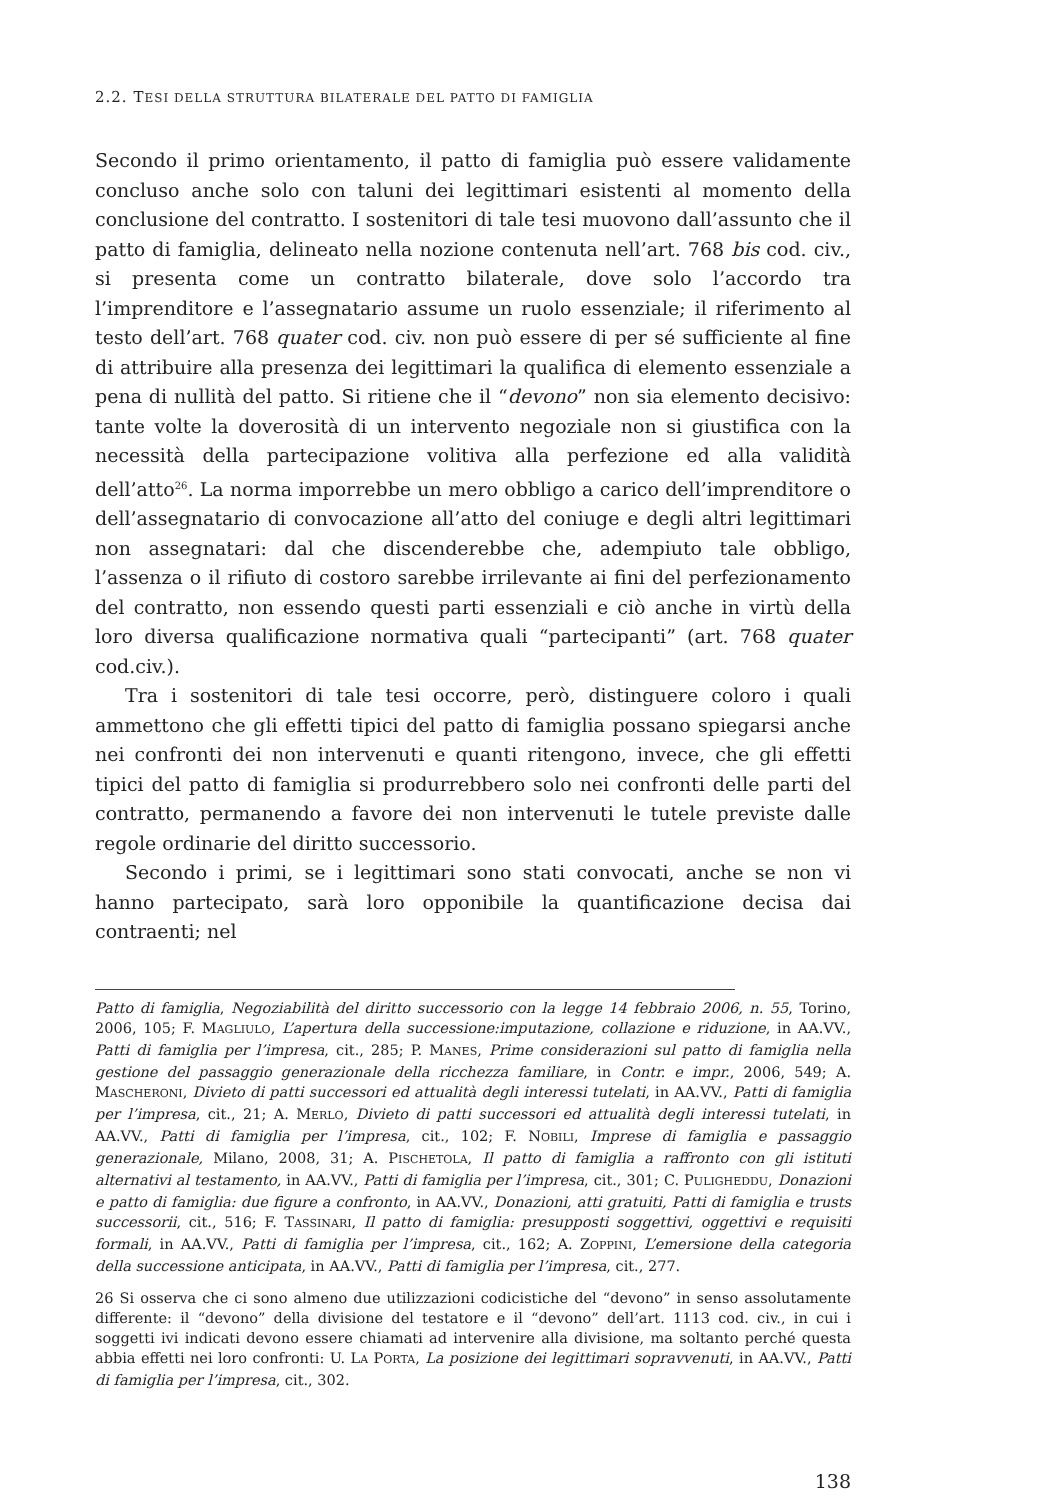2.2. TESI DELLA STRUTTURA BILATERALE DEL PATTO DI FAMIGLIA
Secondo il primo orientamento, il patto di famiglia può essere validamente concluso anche solo con taluni dei legittimari esistenti al momento della conclusione del contratto. I sostenitori di tale tesi muovono dall’assunto che il patto di famiglia, delineato nella nozione contenuta nell’art. 768 bis cod. civ., si presenta come un contratto bilaterale, dove solo l’accordo tra l’imprenditore e l’assegnatario assume un ruolo essenziale; il riferimento al testo dell’art. 768 quater cod. civ. non può essere di per sé sufficiente al fine di attribuire alla presenza dei legittimari la qualifica di elemento essenziale a pena di nullità del patto. Si ritiene che il “devono” non sia elemento decisivo: tante volte la doverosità di un intervento negoziale non si giustifica con la necessità della partecipazione volitiva alla perfezione ed alla validità dell’atto<sup>26</sup>. La norma imporrebbe un mero obbligo a carico dell’imprenditore o dell’assegnatario di convocazione all’atto del coniuge e degli altri legittimari non assegnatari: dal che discenderebbe che, adempiuto tale obbligo, l’assenza o il rifiuto di costoro sarebbe irrilevante ai fini del perfezionamento del contratto, non essendo questi parti essenziali e ciò anche in virtù della loro diversa qualificazione normativa quali “partecipanti” (art. 768 quater cod.civ.).
Tra i sostenitori di tale tesi occorre, però, distinguere coloro i quali ammettono che gli effetti tipici del patto di famiglia possano spiegarsi anche nei confronti dei non intervenuti e quanti ritengono, invece, che gli effetti tipici del patto di famiglia si produrrebbero solo nei confronti delle parti del contratto, permanendo a favore dei non intervenuti le tutele previste dalle regole ordinarie del diritto successorio.
Secondo i primi, se i legittimari sono stati convocati, anche se non vi hanno partecipato, sarà loro opponibile la quantificazione decisa dai contraenti; nel
Patto di famiglia, Negoziabilità del diritto successorio con la legge 14 febbraio 2006, n. 55, Torino, 2006, 105; F. MAGLIULO, L’apertura della successione:imputazione, collazione e riduzione, in AA.VV., Patti di famiglia per l’impresa, cit., 285; P. MANES, Prime considerazioni sul patto di famiglia nella gestione del passaggio generazionale della ricchezza familiare, in Contr. e impr., 2006, 549; A. MASCHERONI, Divieto di patti successori ed attualità degli interessi tutelati, in AA.VV., Patti di famiglia per l’impresa, cit., 21; A. MERLO, Divieto di patti successori ed attualità degli interessi tutelati, in AA.VV., Patti di famiglia per l’impresa, cit., 102; F. NOBILI, Imprese di famiglia e passaggio generazionale, Milano, 2008, 31; A. PISCHETOLA, Il patto di famiglia a raffronto con gli istituti alternativi al testamento, in AA.VV., Patti di famiglia per l’impresa, cit., 301; C. PULIGHEDDU, Donazioni e patto di famiglia: due figure a confronto, in AA.VV., Donazioni, atti gratuiti, Patti di famiglia e trusts successorii, cit., 516; F. TASSINARI, Il patto di famiglia: presupposti soggettivi, oggettivi e requisiti formali, in AA.VV., Patti di famiglia per l’impresa, cit., 162; A. ZOPPINI, L’emersione della categoria della successione anticipata, in AA.VV., Patti di famiglia per l’impresa, cit., 277.
26 Si osserva che ci sono almeno due utilizzazioni codicistiche del “devono” in senso assolutamente differente: il “devono” della divisione del testatore e il “devono” dell’art. 1113 cod. civ., in cui i soggetti ivi indicati devono essere chiamati ad intervenire alla divisione, ma soltanto perché questa abbia effetti nei loro confronti: U. LA PORTA, La posizione dei legittimari sopravvenuti, in AA.VV., Patti di famiglia per l’impresa, cit., 302.
138